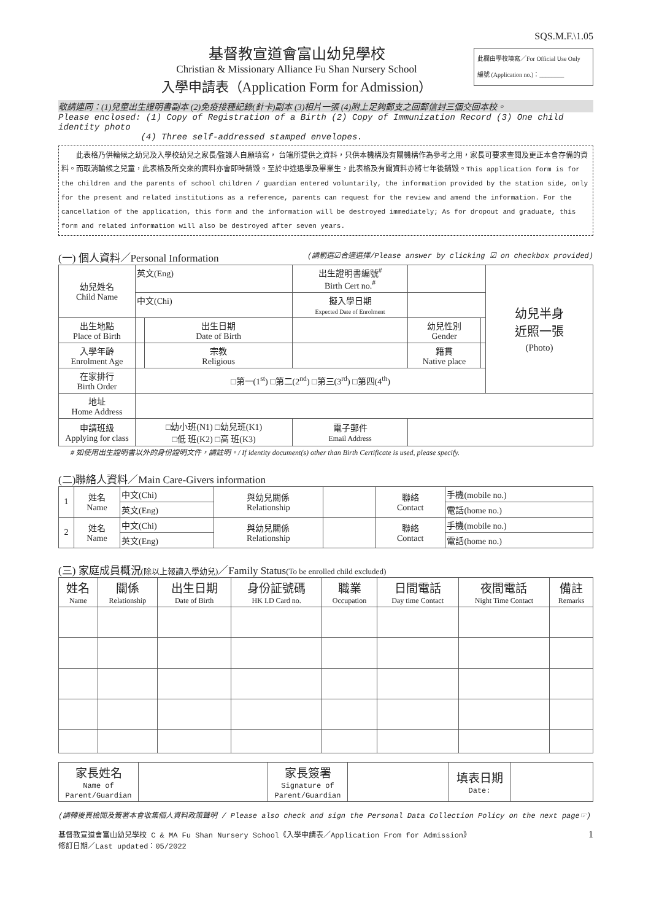SQS.M.F.\1.05
基督教宣道會富山幼兒學校
Christian & Missionary Alliance Fu Shan Nursery School
入學申請表（Application Form for Admission）
此欄由學校填寫／For Official Use Only
編號 (Application no.)：________
敬請連同：(1)兒童出生證明書副本 (2)免疫接種記錄(針卡)副本 (3)相片一張 (4)附上足夠郵支之回郵信封三個交回本校。
Please enclosed: (1) Copy of Registration of a Birth (2) Copy of Immunization Record (3) One child identity photo
(4) Three self-addressed stamped envelopes.
　　此表格乃供輪候之幼兒及入學校幼兒之家長/監護人自願填寫， 台端所提供之資料，只供本機構及有關機構作為參考之用，家長可要求查閱及更正本會存備的資料。而取消輪候之兒童，此表格及所交來的資料亦會即時銷毀。至於中途退學及畢業生，此表格及有關資料亦將七年後銷毀。This application form is for the children and the parents of school children / guardian entered voluntarily, the information provided by the station side, only for the present and related institutions as a reference, parents can request for the review and amend the information. For the cancellation of the application, this form and the information will be destroyed immediately; As for dropout and graduate, this form and related information will also be destroyed after seven years.
(一) 個人資料／Personal Information (請剔選☑合適選擇/Please answer by clicking ☑ on checkbox provided)
| 幼兒姓名 Child Name | 英文(Eng) | | 出生證明書編號<sup>#</sup> Birth Cert no.<sup>#</sup> | | | 幼兒半身 近照一張 (Photo) |
| | 中文(Chi) | | 擬入學日期 Expected Date of Enrolment | | | |
| 出生地點 Place of Birth | | 出生日期 Date of Birth | | 幼兒性別 Gender | | |
| 入學年齡 Enrolment Age | | 宗教 Religious | | 籍貫 Native place | | |
| 在家排行 Birth Order | □第一(1<sup>st</sup>) □第二(2<sup>nd</sup>) □第三(3<sup>rd</sup>) □第四(4<sup>th</sup>) | | | | | |
| 地址 Home Address | | | | | | |
| 申請班級 Applying for class | □幼小班(N1) □幼兒班(K1) □低 班(K2) □高 班(K3) | | 電子郵件 Email Address | | | |
# 如使用出生證明書以外的身份證明文件，請註明。/ If identity document(s) other than Birth Certificate is used, please specify.
(二)聯絡人資料／Main Care-Givers information
| 1 | 姓名 Name | 中文(Chi) | 與幼兒關係 Relationship | | 聯絡 Contact | 手機(mobile no.) |
| | | 英文(Eng) | | | | 電話(home no.) |
| 2 | 姓名 Name | 中文(Chi) | 與幼兒關係 Relationship | | 聯絡 Contact | 手機(mobile no.) |
| | | 英文(Eng) | | | | 電話(home no.) |
(三) 家庭成員概況(除以上報讀入學幼兒)／Family Status(To be enrolled child excluded)
| 姓名 Name | 關係 Relationship | 出生日期 Date of Birth | 身份証號碼 HK I.D Card no. | 職業 Occupation | 日間電話 Day time Contact | 夜間電話 Night Time Contact | 備註 Remarks |
| --- | --- | --- | --- | --- | --- | --- | --- |
| 家長姓名 Name of Parent/Guardian | | 家長簽署 Signature of Parent/Guardian | | 填表日期 Date: | |
(請轉後頁檢閱及簽署本會收集個人資料政策聲明 / Please also check and sign the Personal Data Collection Policy on the next page☞)
基督教宣道會富山幼兒學校 C & MA Fu Shan Nursery School《入學申請表／Application From for Admission》
修訂日期／Last updated：05/2022 1